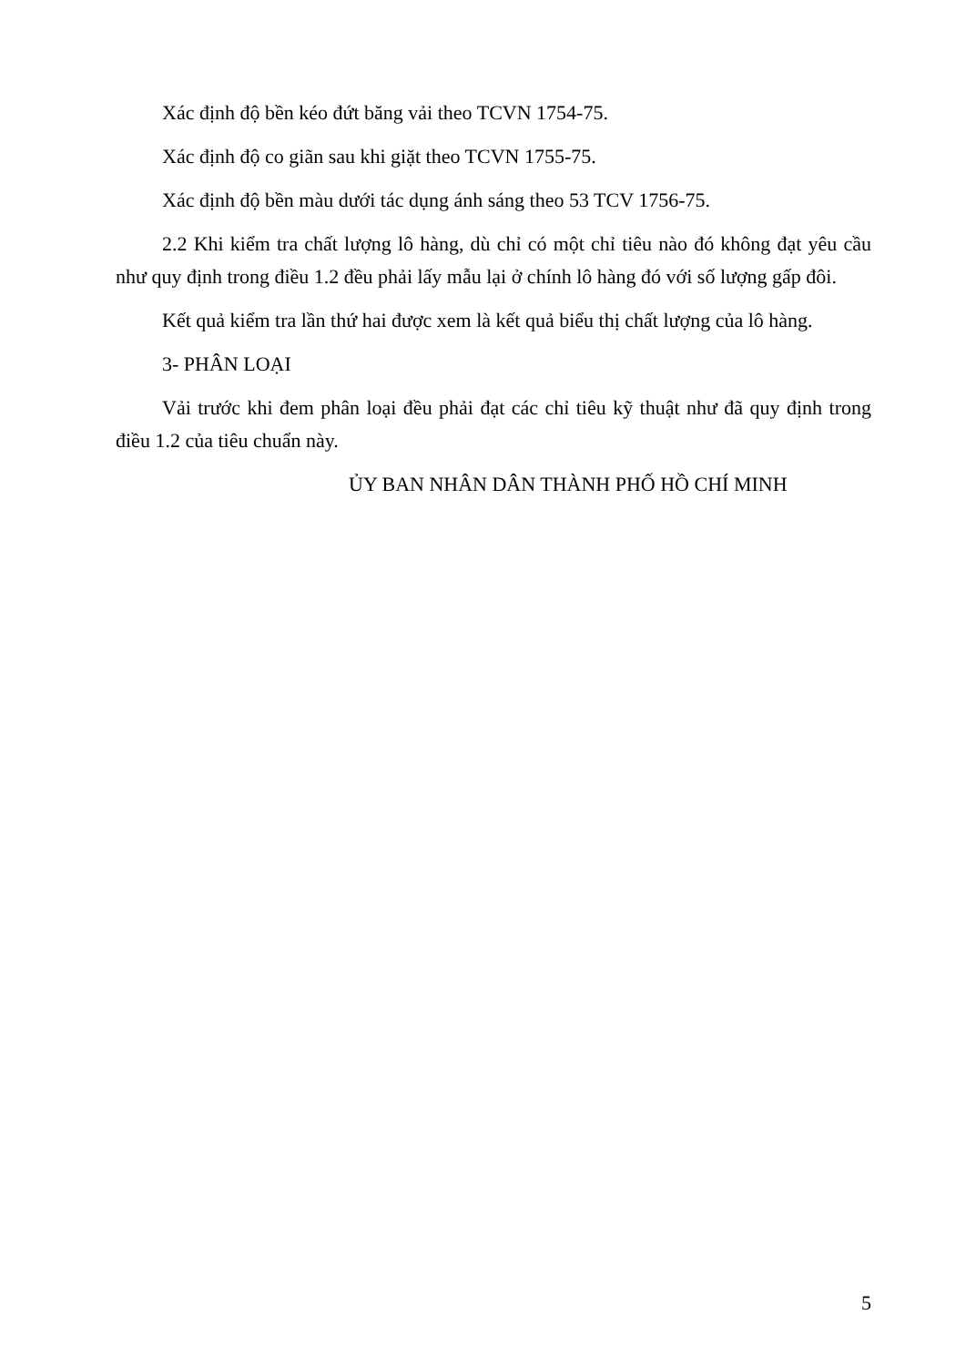Xác định độ bền kéo đứt băng vải theo TCVN 1754-75.
Xác định độ co giãn sau khi giặt theo TCVN 1755-75.
Xác định độ bền màu dưới tác dụng ánh sáng theo 53 TCV 1756-75.
2.2 Khi kiểm tra chất lượng lô hàng, dù chỉ có một chỉ tiêu nào đó không đạt yêu cầu như quy định trong điều 1.2 đều phải lấy mẫu lại ở chính lô hàng đó với số lượng gấp đôi.
Kết quả kiểm tra lần thứ hai được xem là kết quả biểu thị chất lượng của lô hàng.
3- PHÂN LOẠI
Vải trước khi đem phân loại đều phải đạt các chỉ tiêu kỹ thuật như đã quy định trong điều 1.2 của tiêu chuẩn này.
ỦY BAN NHÂN DÂN THÀNH PHỐ HỒ CHÍ MINH
5